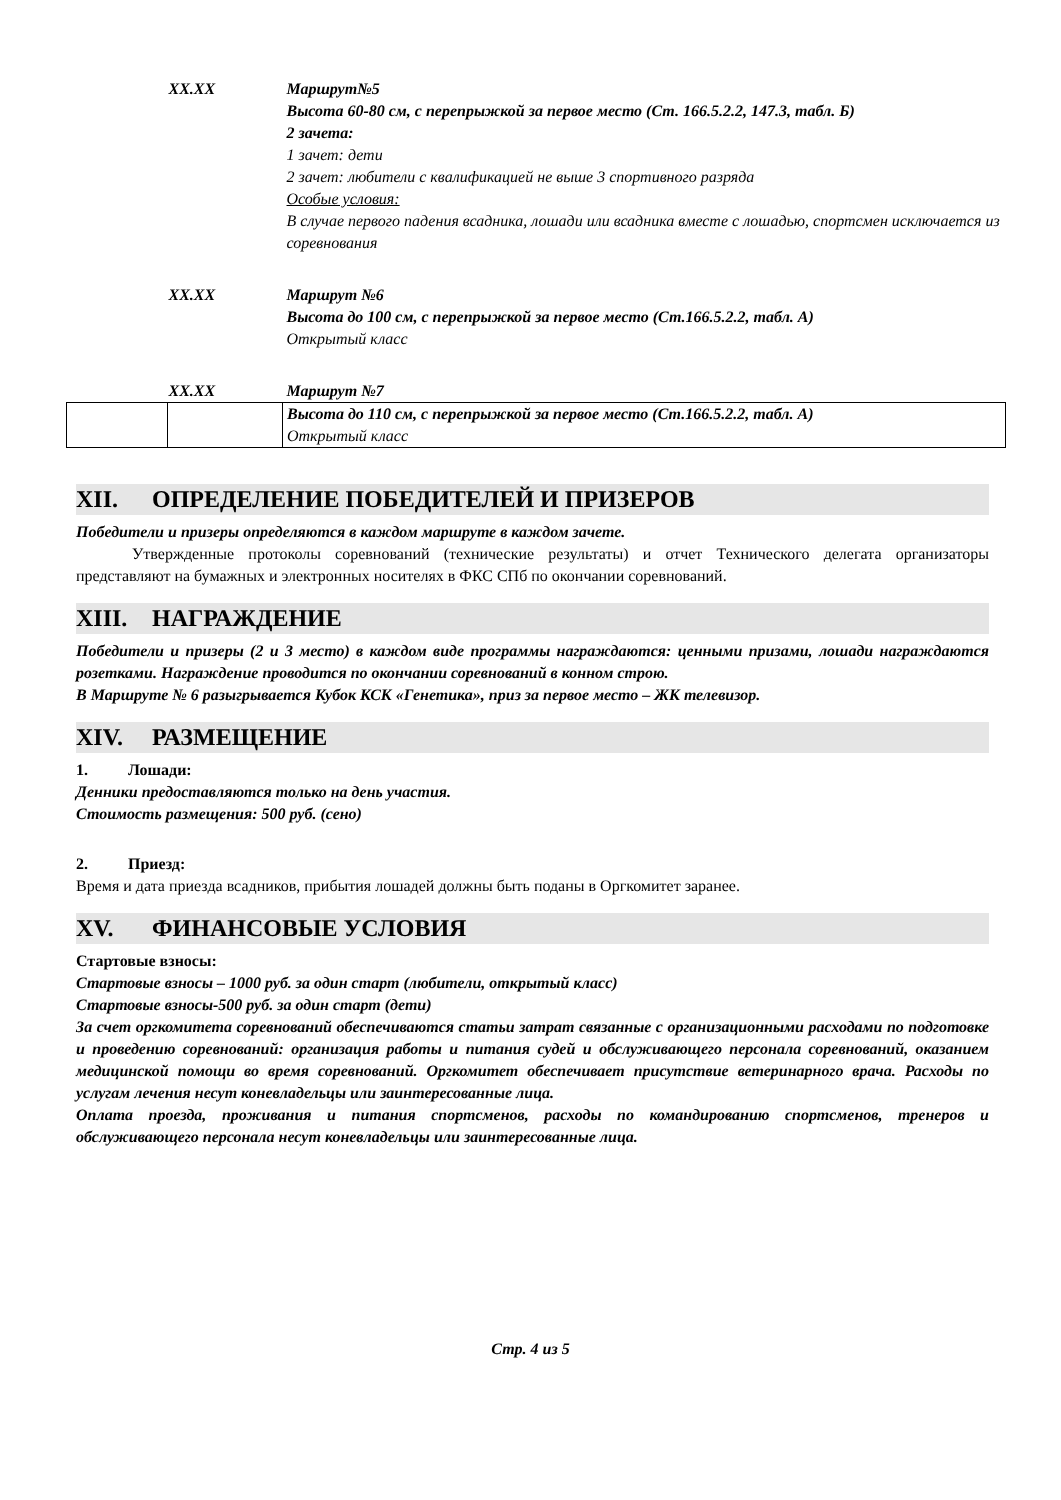| XX.XX | | Маршрут№5 Высота 60-80 см, с перепрыжкой за первое место (Ст. 166.5.2.2, 147.3, табл. Б) 2 зачета: |
| | | 1 зачет: дети 2 зачет: любители с квалификацией не выше 3 спортивного разряда Особые условия: В случае первого падения всадника, лошади или всадника вместе с лошадью, спортсмен исключается из соревнования |
| XX.XX | | Маршрут №6 Высота до 100 см, с перепрыжкой за первое место (Ст.166.5.2.2, табл. А) Открытый класс |
| XX.XX | | Маршрут №7 |
| | | Высота до 110 см, с перепрыжкой за первое место (Ст.166.5.2.2, табл. А) Открытый класс |
XII. ОПРЕДЕЛЕНИЕ ПОБЕДИТЕЛЕЙ И ПРИЗЕРОВ
Победители и призеры определяются в каждом маршруте в каждом зачете.
Утвержденные протоколы соревнований (технические результаты) и отчет Технического делегата организаторы представляют на бумажных и электронных носителях в ФКС СПб по окончании соревнований.
XIII. НАГРАЖДЕНИЕ
Победители и призеры (2 и 3 место) в каждом виде программы награждаются: ценными призами, лошади награждаются розетками. Награждение проводится по окончании соревнований в конном строю.
В Маршруте № 6 разыгрывается Кубок КСК «Генетика», приз за первое место – ЖК телевизор.
XIV. РАЗМЕЩЕНИЕ
1. Лошади:
Денники предоставляются только на день участия.
Стоимость размещения: 500 руб. (сено)
2. Приезд:
Время и дата приезда всадников, прибытия лошадей должны быть поданы в Оргкомитет заранее.
XV. ФИНАНСОВЫЕ УСЛОВИЯ
Стартовые взносы:
Стартовые взносы – 1000 руб. за один старт (любители, открытый класс)
Стартовые взносы-500 руб. за один старт (дети)
За счет оргкомитета соревнований обеспечиваются статьи затрат связанные с организационными расходами по подготовке и проведению соревнований: организация работы и питания судей и обслуживающего персонала соревнований, оказанием медицинской помощи во время соревнований. Оргкомитет обеспечивает присутствие ветеринарного врача. Расходы по услугам лечения несут коневладельцы или заинтересованные лица.
Оплата проезда, проживания и питания спортсменов, расходы по командированию спортсменов, тренеров и обслуживающего персонала несут коневладельцы или заинтересованные лица.
Стр. 4 из 5